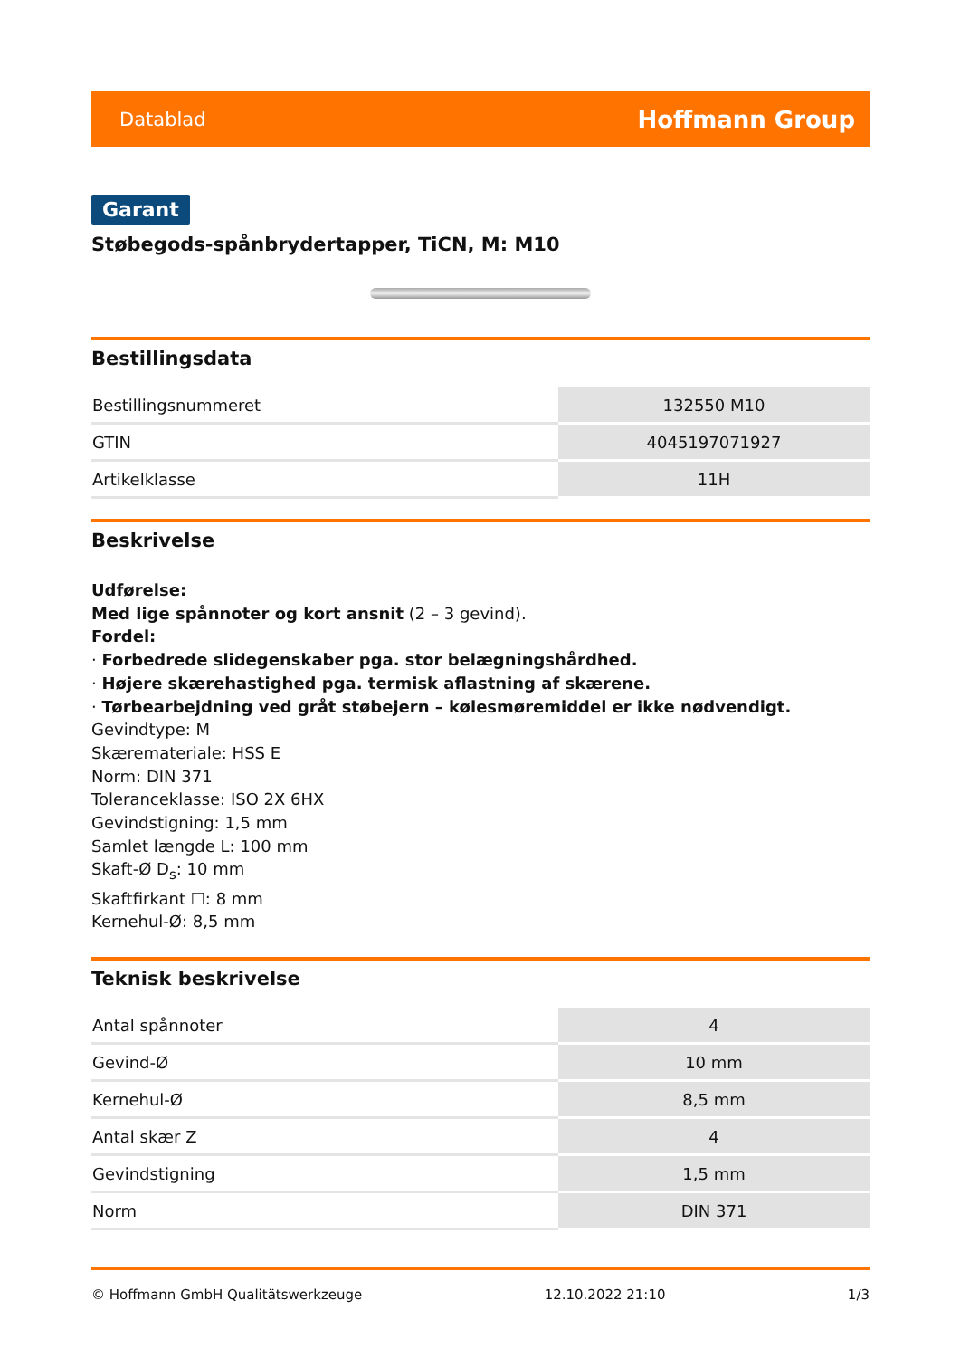Datablad Hoffmann Group
Garant
Støbegods-spånbrydertapper, TiCN, M: M10
Bestillingsdata
| Bestillingsnummeret | 132550 M10 |
| GTIN | 4045197071927 |
| Artikelklasse | 11H |
Beskrivelse
Udførelse:
Med lige spånnoter og kort ansnit (2 – 3 gevind).
Fordel:
· Forbedrede slidegenskaber pga. stor belægningshårdhed.
· Højere skærehastighed pga. termisk aflastning af skærene.
· Tørbearbejdning ved gråt støbejern – kølesmøremiddel er ikke nødvendigt.
Gevindtype: M
Skærematerial​e: HSS E
Norm: DIN 371
Toleranceklasse: ISO 2X 6HX
Gevindstigning: 1,5 mm
Samlet længde L: 100 mm
Skaft-Ø D<sub>s</sub>: 10 mm
Skaftfirkant ☐: 8 mm
Kernehul-Ø: 8,5 mm
Teknisk beskrivelse
| Antal spånnoter | 4 |
| Gevind-Ø | 10 mm |
| Kernehul-Ø | 8,5 mm |
| Antal skær Z | 4 |
| Gevindstigning | 1,5 mm |
| Norm | DIN 371 |
© Hoffmann GmbH Qualitätswerkzeuge 12.10.2022 21:10 1/3